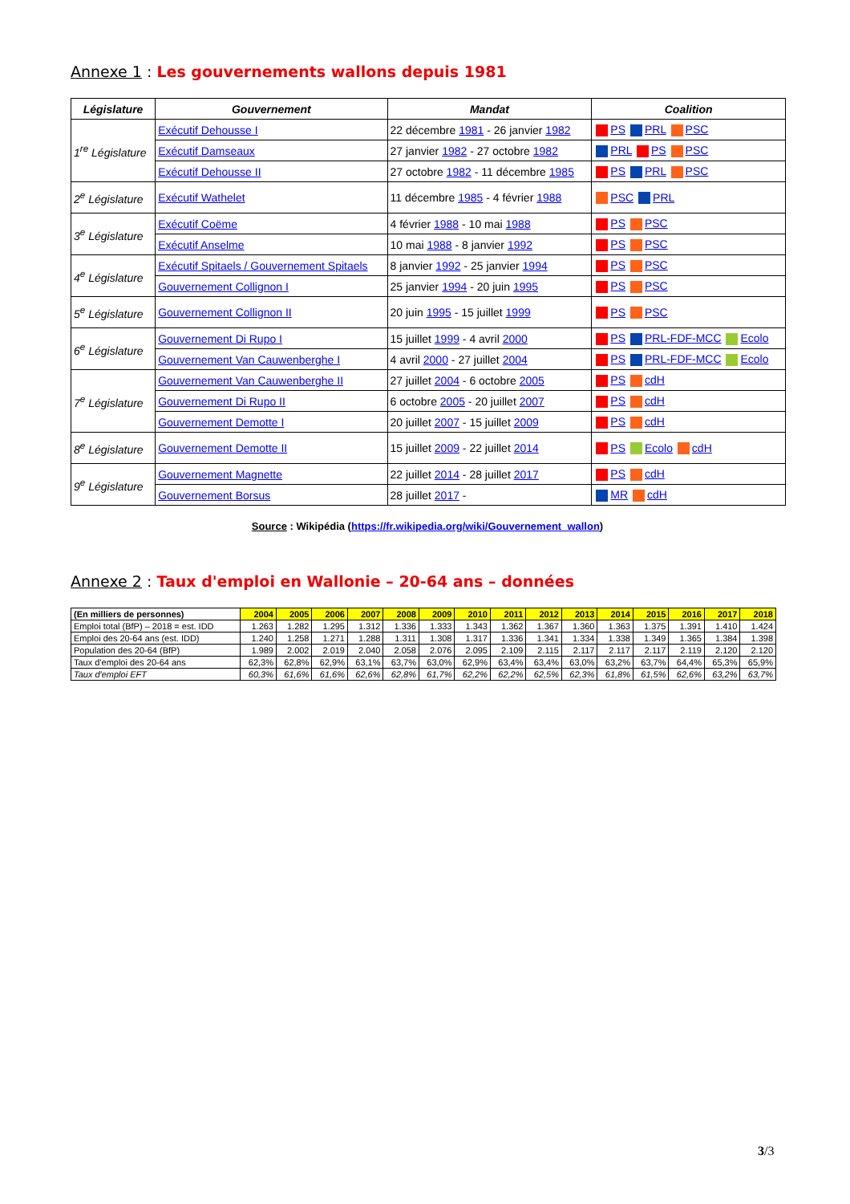Annexe 1 : Les gouvernements wallons depuis 1981
| Législature | Gouvernement | Mandat | Coalition |
| --- | --- | --- | --- |
| 1<sup>re</sup> Législature | Exécutif Dehousse I | 22 décembre 1981 - 26 janvier 1982 | PS PRL PSC |
| | Exécutif Damseaux | 27 janvier 1982 - 27 octobre 1982 | PRL PS PSC |
| | Exécutif Dehousse II | 27 octobre 1982 - 11 décembre 1985 | PS PRL PSC |
| 2<sup>e</sup> Législature | Exécutif Wathelet | 11 décembre 1985 - 4 février 1988 | PSC PRL |
| 3<sup>e</sup> Législature | Exécutif Coëme | 4 février 1988 - 10 mai 1988 | PS PSC |
| | Exécutif Anselme | 10 mai 1988 - 8 janvier 1992 | PS PSC |
| 4<sup>e</sup> Législature | Exécutif Spitaels / Gouvernement Spitaels | 8 janvier 1992 - 25 janvier 1994 | PS PSC |
| | Gouvernement Collignon I | 25 janvier 1994 - 20 juin 1995 | PS PSC |
| 5<sup>e</sup> Législature | Gouvernement Collignon II | 20 juin 1995 - 15 juillet 1999 | PS PSC |
| 6<sup>e</sup> Législature | Gouvernement Di Rupo I | 15 juillet 1999 - 4 avril 2000 | PS PRL-FDF-MCC Ecolo |
| | Gouvernement Van Cauwenberghe I | 4 avril 2000 - 27 juillet 2004 | PS PRL-FDF-MCC Ecolo |
| 7<sup>e</sup> Législature | Gouvernement Van Cauwenberghe II | 27 juillet 2004 - 6 octobre 2005 | PS cdH |
| | Gouvernement Di Rupo II | 6 octobre 2005 - 20 juillet 2007 | PS cdH |
| | Gouvernement Demotte I | 20 juillet 2007 - 15 juillet 2009 | PS cdH |
| 8<sup>e</sup> Législature | Gouvernement Demotte II | 15 juillet 2009 - 22 juillet 2014 | PS Ecolo cdH |
| 9<sup>e</sup> Législature | Gouvernement Magnette | 22 juillet 2014 - 28 juillet 2017 | PS cdH |
| | Gouvernement Borsus | 28 juillet 2017 - | MR cdH |
Source : Wikipédia (https://fr.wikipedia.org/wiki/Gouvernement_wallon)
Annexe 2 : Taux d'emploi en Wallonie – 20-64 ans – données
| (En milliers de personnes) | 2004 | 2005 | 2006 | 2007 | 2008 | 2009 | 2010 | 2011 | 2012 | 2013 | 2014 | 2015 | 2016 | 2017 | 2018 |
| --- | --- | --- | --- | --- | --- | --- | --- | --- | --- | --- | --- | --- | --- | --- | --- |
| Emploi total (BfP) – 2018 = est. IDD | 1.263 | 1.282 | 1.295 | 1.312 | 1.336 | 1.333 | 1.343 | 1.362 | 1.367 | 1.360 | 1.363 | 1.375 | 1.391 | 1.410 | 1.424 |
| Emploi des 20-64 ans (est. IDD) | 1.240 | 1.258 | 1.271 | 1.288 | 1.311 | 1.308 | 1.317 | 1.336 | 1.341 | 1.334 | 1.338 | 1.349 | 1.365 | 1.384 | 1.398 |
| Population des 20-64 (BfP) | 1.989 | 2.002 | 2.019 | 2.040 | 2.058 | 2.076 | 2.095 | 2.109 | 2.115 | 2.117 | 2.117 | 2.117 | 2.119 | 2.120 | 2.120 |
| Taux d'emploi des 20-64 ans | 62,3% | 62,8% | 62,9% | 63,1% | 63,7% | 63,0% | 62,9% | 63,4% | 63,4% | 63,0% | 63,2% | 63,7% | 64,4% | 65,3% | 65,9% |
| Taux d'emploi EFT | 60,3% | 61,6% | 61,6% | 62,6% | 62,8% | 61,7% | 62,2% | 62,2% | 62,5% | 62,3% | 61,8% | 61,5% | 62,6% | 63,2% | 63,7% |
3/3